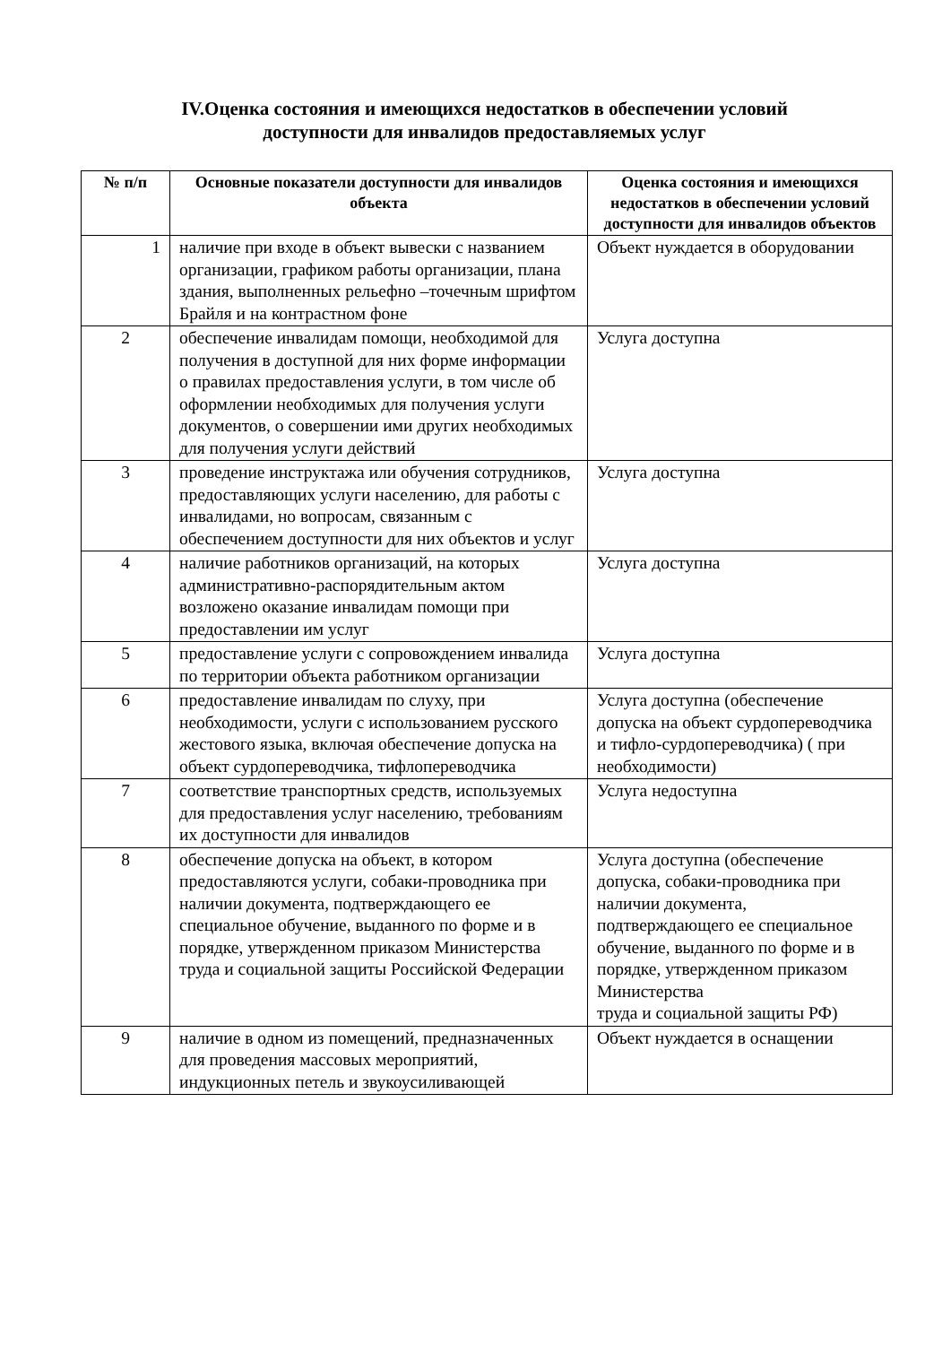IV.Оценка состояния и имеющихся недостатков в обеспечении условий
доступности для инвалидов предоставляемых услуг
| № п/п | Основные показатели доступности для инвалидов объекта | Оценка состояния и имеющихся недостатков в обеспечении условий доступности для инвалидов объектов |
| --- | --- | --- |
| 1 | наличие при входе в объект вывески с названием организации, графиком работы организации, плана здания, выполненных рельефно –точечным шрифтом Брайля и на контрастном фоне | Объект нуждается в оборудовании |
| 2 | обеспечение инвалидам помощи, необходимой для получения в доступной для них форме информации о правилах предоставления услуги, в том числе об оформлении необходимых для получения услуги документов, о совершении ими других необходимых для получения услуги действий | Услуга доступна |
| 3 | проведение инструктажа или обучения сотрудников, предоставляющих услуги населению, для работы с инвалидами, но вопросам, связанным с обеспечением доступности для них объектов и услуг | Услуга доступна |
| 4 | наличие работников организаций, на которых административно-распорядительным актом возложено оказание инвалидам помощи при предоставлении им услуг | Услуга доступна |
| 5 | предоставление услуги с сопровождением инвалида по территории объекта работником организации | Услуга доступна |
| 6 | предоставление инвалидам по слуху, при необходимости, услуги с использованием русского жестового языка, включая обеспечение допуска на объект сурдопереводчика, тифлопереводчика | Услуга доступна (обеспечение допуска на объект сурдопереводчика и тифло-сурдопереводчика) ( при необходимости) |
| 7 | соответствие транспортных средств, используемых для предоставления услуг населению, требованиям их доступности для инвалидов | Услуга недоступна |
| 8 | обеспечение допуска на объект, в котором предоставляются услуги, собаки-проводника при наличии документа, подтверждающего ее специальное обучение, выданного по форме и в порядке, утвержденном приказом Министерства труда и социальной защиты Российской Федерации | Услуга доступна (обеспечение допуска, собаки-проводника при наличии документа, подтверждающего ее специальное обучение, выданного по форме и в порядке, утвержденном приказом Министерства труда и социальной защиты РФ) |
| 9 | наличие в одном из помещений, предназначенных для проведения массовых мероприятий, индукционных петель и звукоусиливающей | Объект нуждается в оснащении |